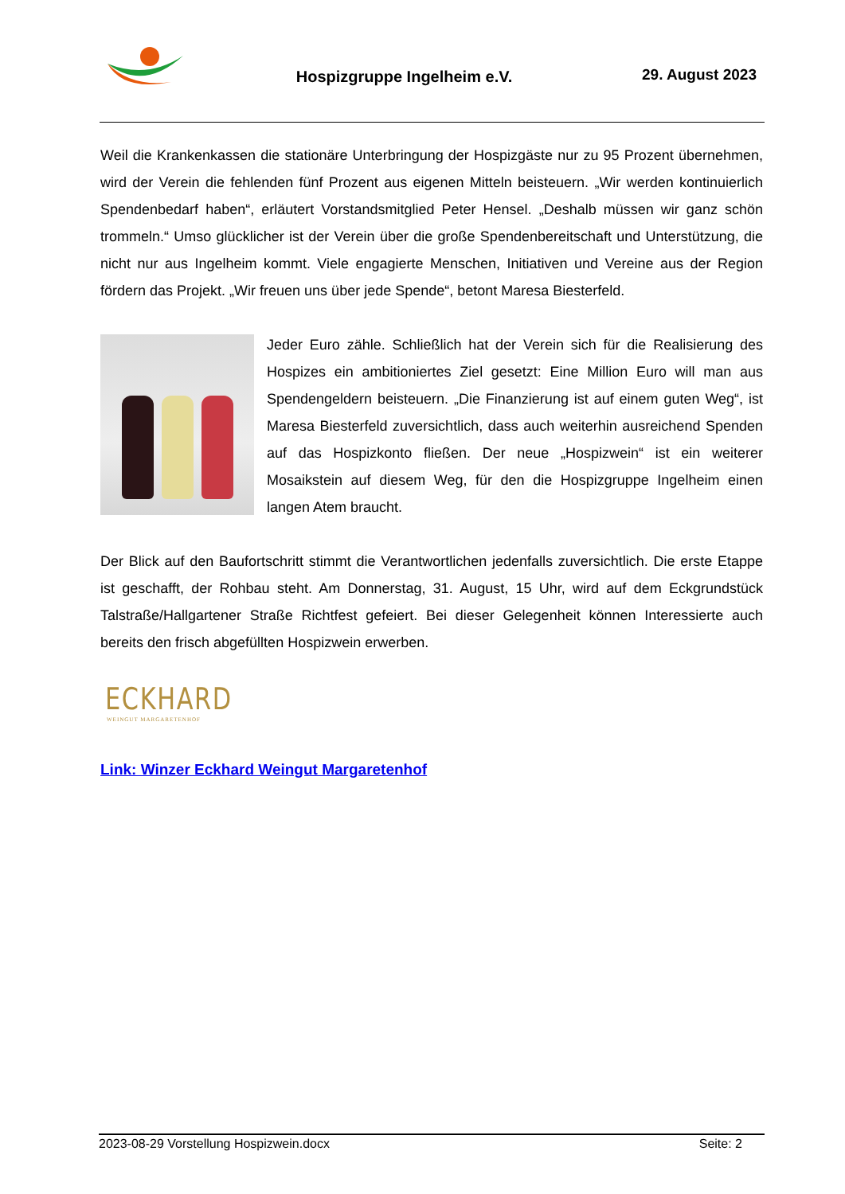Hospizgruppe Ingelheim e.V. 29. August 2023
Weil die Krankenkassen die stationäre Unterbringung der Hospizgäste nur zu 95 Prozent übernehmen, wird der Verein die fehlenden fünf Prozent aus eigenen Mitteln beisteuern. „Wir werden kontinuierlich Spendenbedarf haben“, erläutert Vorstandsmitglied Peter Hensel. „Deshalb müssen wir ganz schön trommeln.“ Umso glücklicher ist der Verein über die große Spendenbereitschaft und Unterstützung, die nicht nur aus Ingelheim kommt. Viele engagierte Menschen, Initiativen und Vereine aus der Region fördern das Projekt. „Wir freuen uns über jede Spende“, betont Maresa Biesterfeld.
Jeder Euro zähle. Schließlich hat der Verein sich für die Realisierung des Hospizes ein ambitioniertes Ziel gesetzt: Eine Million Euro will man aus Spendengeldern beisteuern. „Die Finanzierung ist auf einem guten Weg“, ist Maresa Biesterfeld zuversichtlich, dass auch weiterhin ausreichend Spenden auf das Hospizkonto fließen. Der neue „Hospizwein“ ist ein weiterer Mosaikstein auf diesem Weg, für den die Hospizgruppe Ingelheim einen langen Atem braucht.
Der Blick auf den Baufortschritt stimmt die Verantwortlichen jedenfalls zuversichtlich. Die erste Etappe ist geschafft, der Rohbau steht. Am Donnerstag, 31. August, 15 Uhr, wird auf dem Eckgrundstück Talstraße/Hallgartener Straße Richtfest gefeiert. Bei dieser Gelegenheit können Interessierte auch bereits den frisch abgefüllten Hospizwein erwerben.
ECKHARD
WEINGUT MARGARETENHOF
Link: Winzer Eckhard Weingut Margaretenhof
2023-08-29 Vorstellung Hospizwein.docx Seite: 2